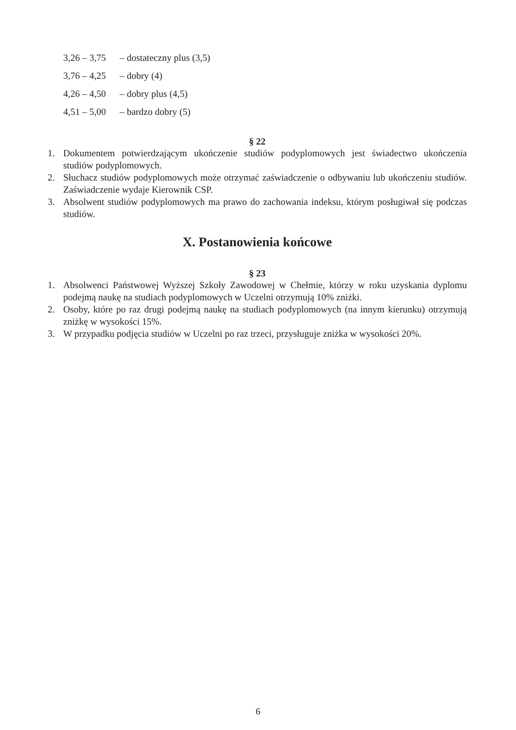3,26 – 3,75 – dostateczny plus (3,5)
3,76 – 4,25 – dobry (4)
4,26 – 4,50 – dobry plus (4,5)
4,51 – 5,00 – bardzo dobry (5)
§ 22
1. Dokumentem potwierdzającym ukończenie studiów podyplomowych jest świadectwo ukończenia studiów podyplomowych.
2. Słuchacz studiów podyplomowych może otrzymać zaświadczenie o odbywaniu lub ukończeniu studiów. Zaświadczenie wydaje Kierownik CSP.
3. Absolwent studiów podyplomowych ma prawo do zachowania indeksu, którym posługiwał się podczas studiów.
X. Postanowienia końcowe
§ 23
1. Absolwenci Państwowej Wyższej Szkoły Zawodowej w Chełmie, którzy w roku uzyskania dyplomu podejmą naukę na studiach podyplomowych w Uczelni otrzymują 10% zniżki.
2. Osoby, które po raz drugi podejmą naukę na studiach podyplomowych (na innym kierunku) otrzymują zniżkę w wysokości 15%.
3. W przypadku podjęcia studiów w Uczelni po raz trzeci, przysługuje zniżka w wysokości 20%.
6